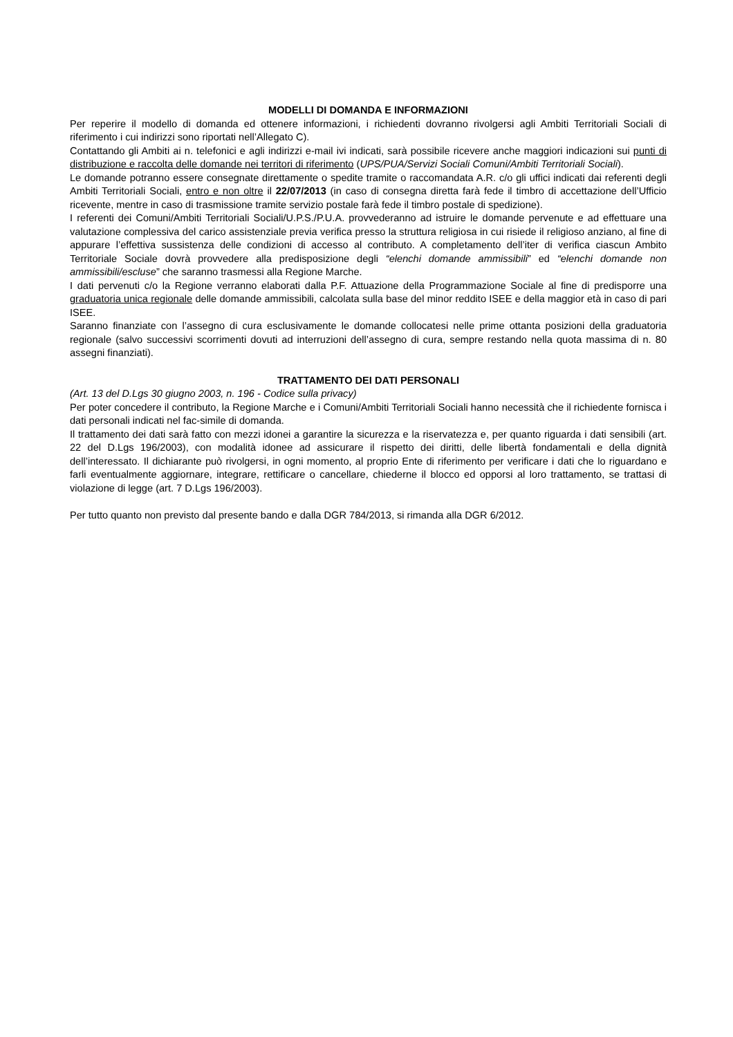MODELLI DI DOMANDA E INFORMAZIONI
Per reperire il modello di domanda ed ottenere informazioni, i richiedenti dovranno rivolgersi agli Ambiti Territoriali Sociali di riferimento i cui indirizzi sono riportati nell’Allegato C).
Contattando gli Ambiti ai n. telefonici e agli indirizzi e-mail ivi indicati, sarà possibile ricevere anche maggiori indicazioni sui punti di distribuzione e raccolta delle domande nei territori di riferimento (UPS/PUA/Servizi Sociali Comuni/Ambiti Territoriali Sociali).
Le domande potranno essere consegnate direttamente o spedite tramite o raccomandata A.R. c/o gli uffici indicati dai referenti degli Ambiti Territoriali Sociali, entro e non oltre il 22/07/2013 (in caso di consegna diretta farà fede il timbro di accettazione dell’Ufficio ricevente, mentre in caso di trasmissione tramite servizio postale farà fede il timbro postale di spedizione).
I referenti dei Comuni/Ambiti Territoriali Sociali/U.P.S./P.U.A. provvederanno ad istruire le domande pervenute e ad effettuare una valutazione complessiva del carico assistenziale previa verifica presso la struttura religiosa in cui risiede il religioso anziano, al fine di appurare l’effettiva sussistenza delle condizioni di accesso al contributo. A completamento dell’iter di verifica ciascun Ambito Territoriale Sociale dovrà provvedere alla predisposizione degli “elenchi domande ammissibili” ed “elenchi domande non ammissibili/escluse” che saranno trasmessi alla Regione Marche.
I dati pervenuti c/o la Regione verranno elaborati dalla P.F. Attuazione della Programmazione Sociale al fine di predisporre una graduatoria unica regionale delle domande ammissibili, calcolata sulla base del minor reddito ISEE e della maggior età in caso di pari ISEE.
Saranno finanziate con l’assegno di cura esclusivamente le domande collocatesi nelle prime ottanta posizioni della graduatoria regionale (salvo successivi scorrimenti dovuti ad interruzioni dell’assegno di cura, sempre restando nella quota massima di n. 80 assegni finanziati).
TRATTAMENTO DEI DATI PERSONALI
(Art. 13 del D.Lgs 30 giugno 2003, n. 196 - Codice sulla privacy)
Per poter concedere il contributo, la Regione Marche e i Comuni/Ambiti Territoriali Sociali hanno necessità che il richiedente fornisca i dati personali indicati nel fac-simile di domanda.
Il trattamento dei dati sarà fatto con mezzi idonei a garantire la sicurezza e la riservatezza e, per quanto riguarda i dati sensibili (art. 22 del D.Lgs 196/2003), con modalità idonee ad assicurare il rispetto dei diritti, delle libertà fondamentali e della dignità dell’interessato. Il dichiarante può rivolgersi, in ogni momento, al proprio Ente di riferimento per verificare i dati che lo riguardano e farli eventualmente aggiornare, integrare, rettificare o cancellare, chiederne il blocco ed opporsi al loro trattamento, se trattasi di violazione di legge (art. 7 D.Lgs 196/2003).
Per tutto quanto non previsto dal presente bando e dalla DGR 784/2013, si rimanda alla DGR 6/2012.